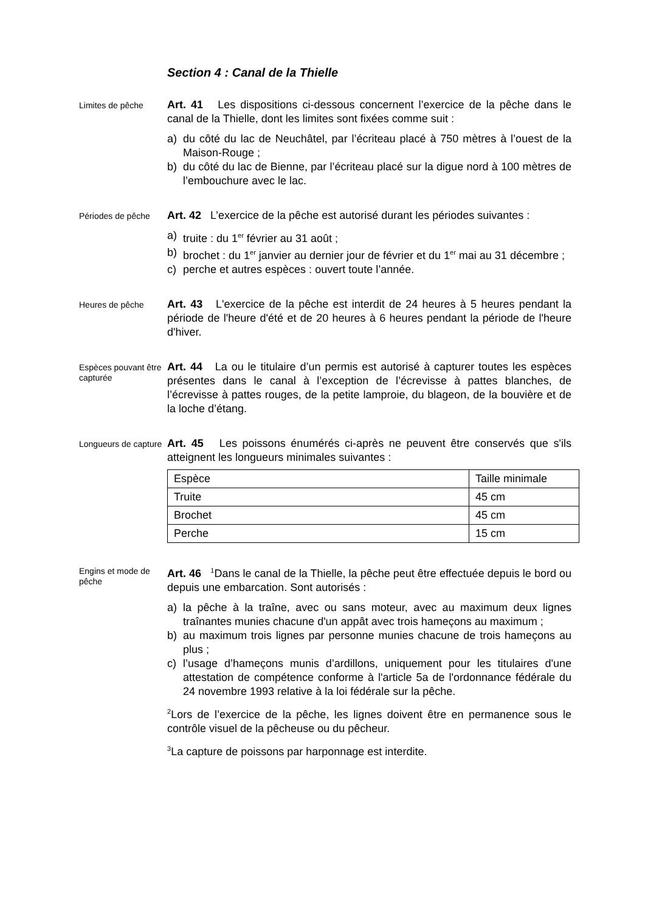Section 4 : Canal de la Thielle
Limites de pêche
Art. 41 Les dispositions ci-dessous concernent l’exercice de la pêche dans le canal de la Thielle, dont les limites sont fixées comme suit :
a) du côté du lac de Neuchâtel, par l’écriteau placé à 750 mètres à l’ouest de la Maison-Rouge ;
b) du côté du lac de Bienne, par l’écriteau placé sur la digue nord à 100 mètres de l’embouchure avec le lac.
Périodes de pêche
Art. 42 L’exercice de la pêche est autorisé durant les périodes suivantes :
a) truite : du 1<sup>er</sup> février au 31 août ;
b) brochet : du 1<sup>er</sup> janvier au dernier jour de février et du 1<sup>er</sup> mai au 31 décembre ;
c) perche et autres espèces : ouvert toute l’année.
Heures de pêche
Art. 43 L'exercice de la pêche est interdit de 24 heures à 5 heures pendant la période de l'heure d'été et de 20 heures à 6 heures pendant la période de l'heure d'hiver.
Espèces pouvant être capturée
Art. 44 La ou le titulaire d’un permis est autorisé à capturer toutes les espèces présentes dans le canal à l’exception de l’écrevisse à pattes blanches, de l’écrevisse à pattes rouges, de la petite lamproie, du blageon, de la bouvière et de la loche d’étang.
Longueurs de capture
Art. 45 Les poissons énumérés ci-après ne peuvent être conservés que s'ils atteignent les longueurs minimales suivantes :
| Espèce | Taille minimale |
| Truite | 45 cm |
| Brochet | 45 cm |
| Perche | 15 cm |
Engins et mode de pêche
Art. 46 <sup>1</sup>Dans le canal de la Thielle, la pêche peut être effectuée depuis le bord ou depuis une embarcation. Sont autorisés :
a) la pêche à la traîne, avec ou sans moteur, avec au maximum deux lignes traînantes munies chacune d'un appât avec trois hameçons au maximum ;
b) au maximum trois lignes par personne munies chacune de trois hameçons au plus ;
c) l’usage d’hameçons munis d’ardillons, uniquement pour les titulaires d'une attestation de compétence conforme à l'article 5a de l'ordonnance fédérale du 24 novembre 1993 relative à la loi fédérale sur la pêche.
<sup>2</sup> Lors de l’exercice de la pêche, les lignes doivent être en permanence sous le contrôle visuel de la pêcheuse ou du pêcheur.
<sup>3</sup> La capture de poissons par harponnage est interdite.